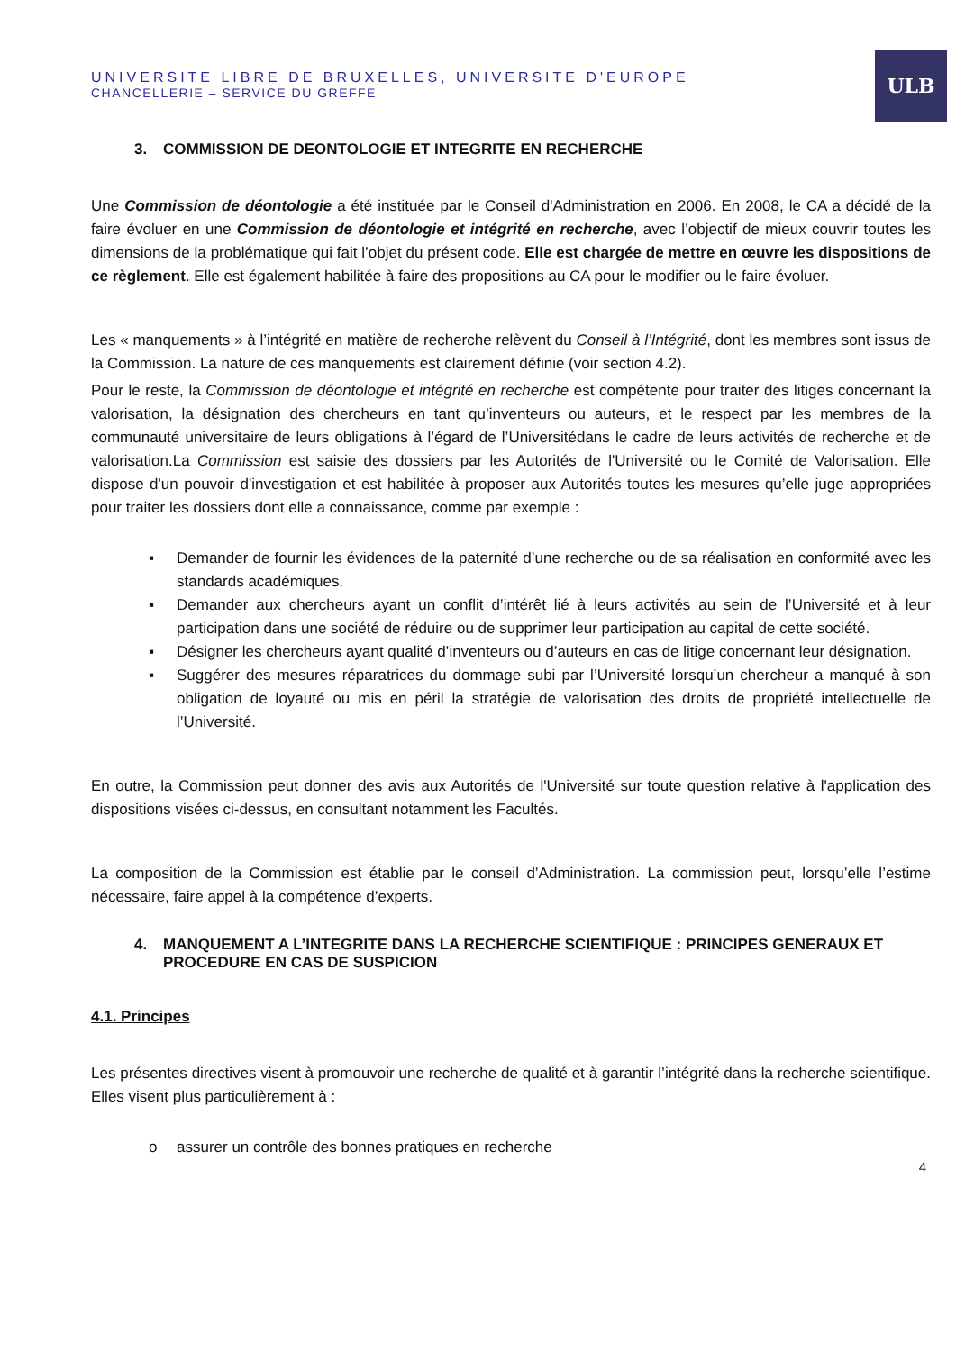ULB
UNIVERSITE LIBRE DE BRUXELLES, UNIVERSITE D'EUROPE
CHANCELLERIE – SERVICE DU GREFFE
3. COMMISSION DE DEONTOLOGIE ET INTEGRITE EN RECHERCHE
Une Commission de déontologie a été instituée par le Conseil d'Administration en 2006. En 2008, le CA a décidé de la faire évoluer en une Commission de déontologie et intégrité en recherche, avec l’objectif de mieux couvrir toutes les dimensions de la problématique qui fait l’objet du présent code. Elle est chargée de mettre en œuvre les dispositions de ce règlement. Elle est également habilitée à faire des propositions au CA pour le modifier ou le faire évoluer.
Les « manquements » à l’intégrité en matière de recherche relèvent du Conseil à l’Intégrité, dont les membres sont issus de la Commission. La nature de ces manquements est clairement définie (voir section 4.2).
Pour le reste, la Commission de déontologie et intégrité en recherche est compétente pour traiter des litiges concernant la valorisation, la désignation des chercheurs en tant qu’inventeurs ou auteurs, et le respect par les membres de la communauté universitaire de leurs obligations à l’égard de l’Universitédans le cadre de leurs activités de recherche et de valorisation.La Commission est saisie des dossiers par les Autorités de l'Université ou le Comité de Valorisation. Elle dispose d'un pouvoir d'investigation et est habilitée à proposer aux Autorités toutes les mesures qu’elle juge appropriées pour traiter les dossiers dont elle a connaissance, comme par exemple :
▪ Demander de fournir les évidences de la paternité d’une recherche ou de sa réalisation en conformité avec les standards académiques.
▪ Demander aux chercheurs ayant un conflit d’intérêt lié à leurs activités au sein de l’Université et à leur participation dans une société de réduire ou de supprimer leur participation au capital de cette société.
▪ Désigner les chercheurs ayant qualité d’inventeurs ou d’auteurs en cas de litige concernant leur désignation.
▪ Suggérer des mesures réparatrices du dommage subi par l’Université lorsqu’un chercheur a manqué à son obligation de loyauté ou mis en péril la stratégie de valorisation des droits de propriété intellectuelle de l’Université.
En outre, la Commission peut donner des avis aux Autorités de l'Université sur toute question relative à l'application des dispositions visées ci-dessus, en consultant notamment les Facultés.
La composition de la Commission est établie par le conseil d’Administration. La commission peut, lorsqu’elle l’estime nécessaire, faire appel à la compétence d’experts.
4. MANQUEMENT A L’INTEGRITE DANS LA RECHERCHE SCIENTIFIQUE : PRINCIPES GENERAUX ET PROCEDURE EN CAS DE SUSPICION
4.1. Principes
Les présentes directives visent à promouvoir une recherche de qualité et à garantir l’intégrité dans la recherche scientifique. Elles visent plus particulièrement à :
o assurer un contrôle des bonnes pratiques en recherche
4